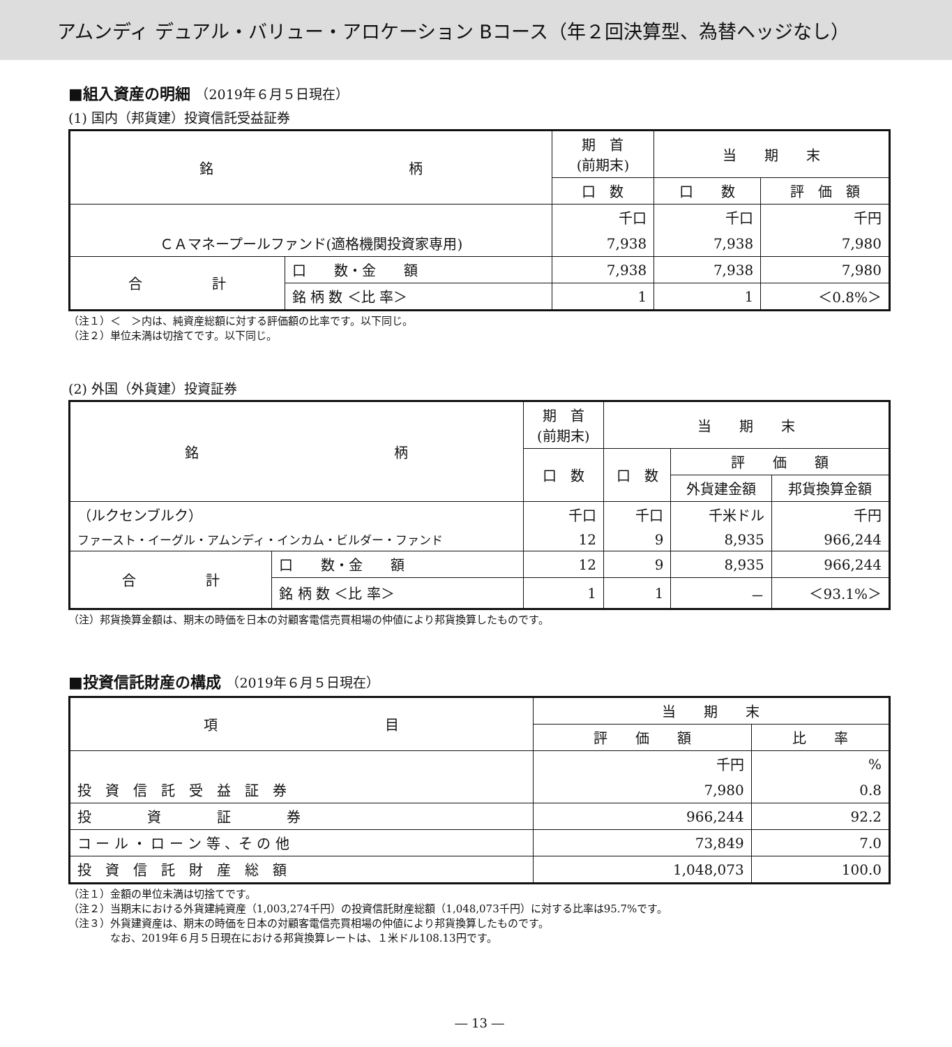アムンディ デュアル・バリュー・アロケーション Bコース（年２回決算型、為替ヘッジなし）
■組入資産の明細 （2019年６月５日現在）
(1) 国内（邦貨建）投資信託受益証券
| 銘 柄 | | 期 首 (前期末) | 当 期 末 | |
| --- | --- | --- | --- | --- |
| | | 口 数 | 口 数 | 評 価 額 |
| | | 千口 | 千口 | 千円 |
| ＣＡマネープールファンド(適格機関投資家専用) | | 7,938 | 7,938 | 7,980 |
| 合 計 | 口 数・金 額 | 7,938 | 7,938 | 7,980 |
| | 銘 柄 数 ＜比 率＞ | 1 | 1 | ＜0.8%＞ |
（注１）＜　＞内は、純資産総額に対する評価額の比率です。以下同じ。
（注２）単位未満は切捨てです。以下同じ。
(2) 外国（外貨建）投資証券
| 銘 柄 | | 期 首 (前期末) | 当 期 末 | | |
| --- | --- | --- | --- | --- | --- |
| | | 口 数 | 口 数 | 評 価 額 | |
| | | | | 外貨建金額 | 邦貨換算金額 |
| （ルクセンブルク） | | 千口 | 千口 | 千米ドル | 千円 |
| ファースト・イーグル・アムンディ・インカム・ビルダー・ファンド | | 12 | 9 | 8,935 | 966,244 |
| 合 計 | 口 数・金 額 | 12 | 9 | 8,935 | 966,244 |
| | 銘 柄 数 ＜比 率＞ | 1 | 1 | － | ＜93.1%＞ |
（注）邦貨換算金額は、期末の時価を日本の対顧客電信売買相場の仲値により邦貨換算したものです。
■投資信託財産の構成 （2019年６月５日現在）
| 項 目 | 当 期 末 | |
| --- | --- | --- |
| | 評 価 額 | 比 率 |
| | 千円 | % |
| 投 資 信 託 受 益 証 券 | 7,980 | 0.8 |
| 投 資 証 券 | 966,244 | 92.2 |
| コ ー ル ・ ロ ー ン 等 、そ の 他 | 73,849 | 7.0 |
| 投 資 信 託 財 産 総 額 | 1,048,073 | 100.0 |
（注１）金額の単位未満は切捨てです。
（注２）当期末における外貨建純資産（1,003,274千円）の投資信託財産総額（1,048,073千円）に対する比率は95.7%です。
（注３）外貨建資産は、期末の時価を日本の対顧客電信売買相場の仲値により邦貨換算したものです。
　　　　なお、2019年６月５日現在における邦貨換算レートは、１米ドル108.13円です。
― 13 ―